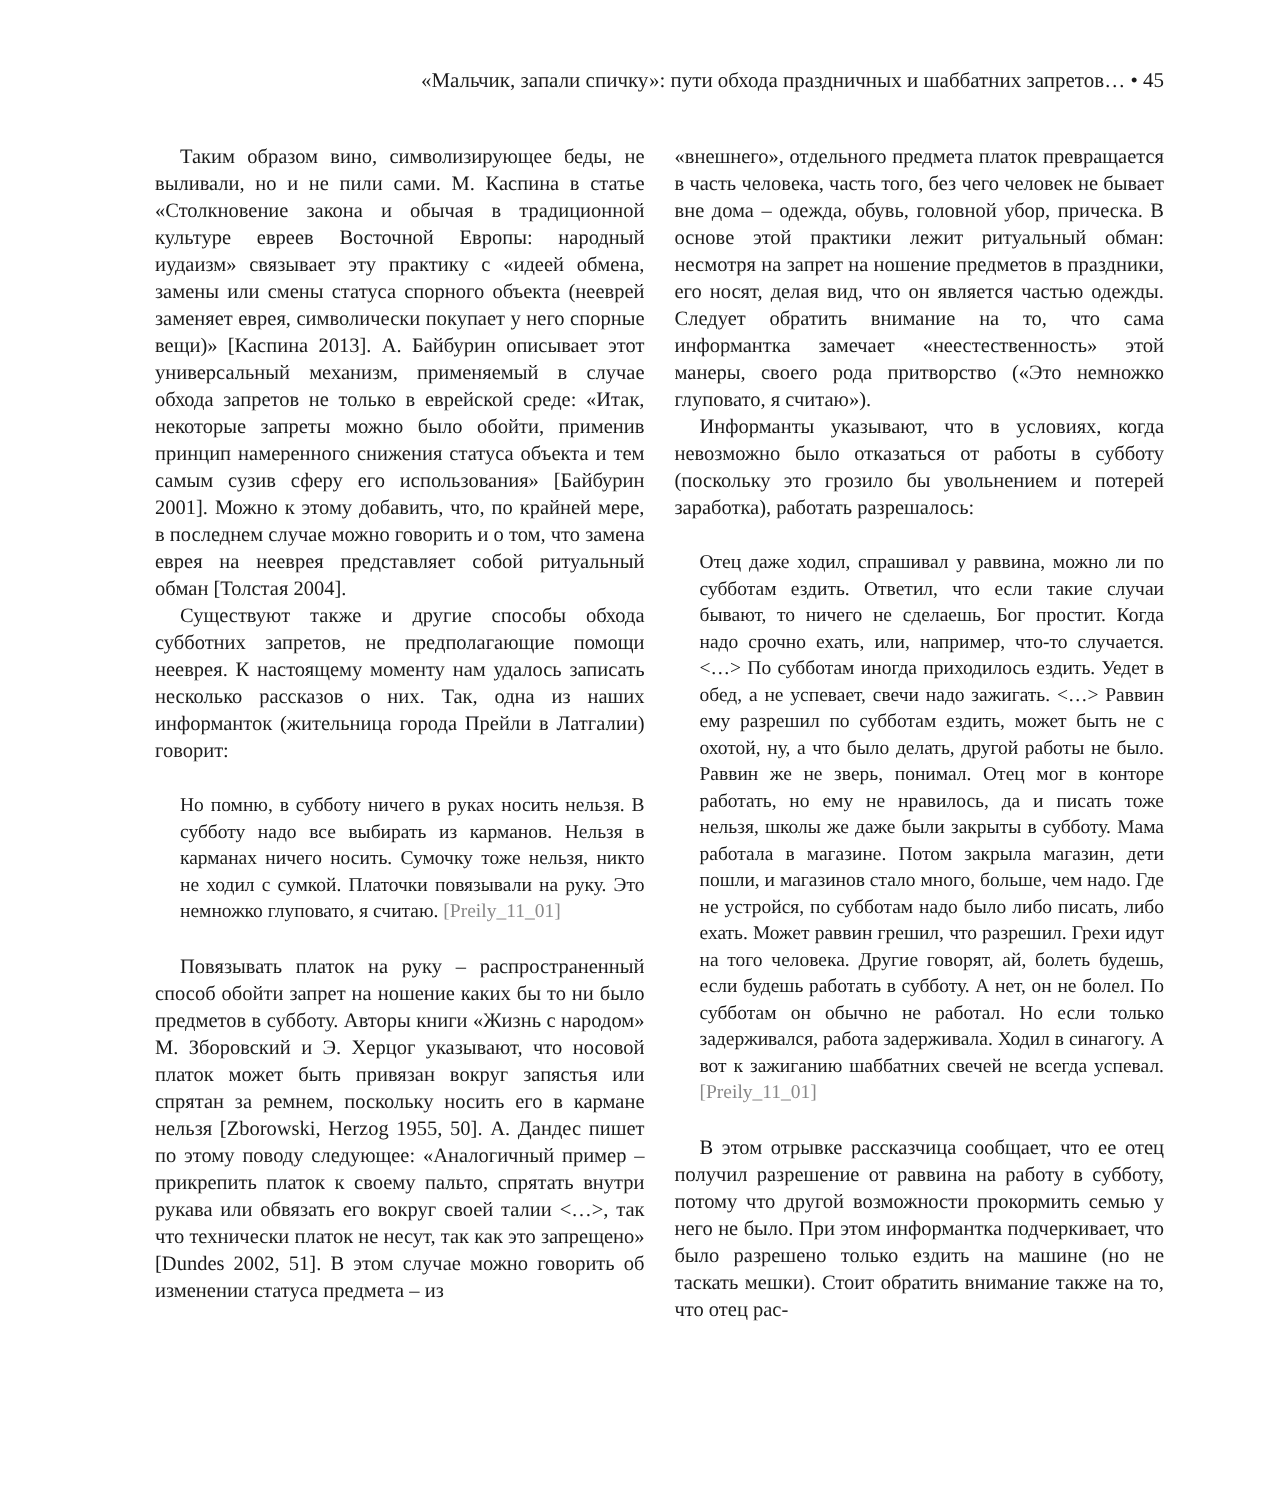«Мальчик, запали спичку»: пути обхода праздничных и шаббатних запретов… • 45
Таким образом вино, символизирующее беды, не выливали, но и не пили сами. М. Каспина в статье «Столкновение закона и обычая в традиционной культуре евреев Восточной Европы: народный иудаизм» связывает эту практику с «идеей обмена, замены или смены статуса спорного объекта (нееврей заменяет еврея, символически покупает у него спорные вещи)» [Каспина 2013]. А. Байбурин описывает этот универсальный механизм, применяемый в случае обхода запретов не только в еврейской среде: «Итак, некоторые запреты можно было обойти, применив принцип намеренного снижения статуса объекта и тем самым сузив сферу его использования» [Байбурин 2001]. Можно к этому добавить, что, по крайней мере, в последнем случае можно говорить и о том, что замена еврея на нееврея представляет собой ритуальный обман [Толстая 2004].
Существуют также и другие способы обхода субботних запретов, не предполагающие помощи нееврея. К настоящему моменту нам удалось записать несколько рассказов о них. Так, одна из наших информанток (жительница города Прейли в Латгалии) говорит:
Но помню, в субботу ничего в руках носить нельзя. В субботу надо все выбирать из карманов. Нельзя в карманах ничего носить. Сумочку тоже нельзя, никто не ходил с сумкой. Платочки повязывали на руку. Это немножко глуповато, я считаю. [Preily_11_01]
Повязывать платок на руку – распространенный способ обойти запрет на ношение каких бы то ни было предметов в субботу. Авторы книги «Жизнь с народом» М. Зборовский и Э. Херцог указывают, что носовой платок может быть привязан вокруг запястья или спрятан за ремнем, поскольку носить его в кармане нельзя [Zborowski, Herzog 1955, 50]. А. Дандес пишет по этому поводу следующее: «Аналогичный пример – прикрепить платок к своему пальто, спрятать внутри рукава или обвязать его вокруг своей талии <…>, так что технически платок не несут, так как это запрещено» [Dundes 2002, 51]. В этом случае можно говорить об изменении статуса предмета – из
«внешнего», отдельного предмета платок превращается в часть человека, часть того, без чего человек не бывает вне дома – одежда, обувь, головной убор, прическа. В основе этой практики лежит ритуальный обман: несмотря на запрет на ношение предметов в праздники, его носят, делая вид, что он является частью одежды. Следует обратить внимание на то, что сама информантка замечает «неестественность» этой манеры, своего рода притворство («Это немножко глуповато, я считаю»).
Информанты указывают, что в условиях, когда невозможно было отказаться от работы в субботу (поскольку это грозило бы увольнением и потерей заработка), работать разрешалось:
Отец даже ходил, спрашивал у раввина, можно ли по субботам ездить. Ответил, что если такие случаи бывают, то ничего не сделаешь, Бог простит. Когда надо срочно ехать, или, например, что-то случается. <…> По субботам иногда приходилось ездить. Уедет в обед, а не успевает, свечи надо зажигать. <…> Раввин ему разрешил по субботам ездить, может быть не с охотой, ну, а что было делать, другой работы не было. Раввин же не зверь, понимал. Отец мог в конторе работать, но ему не нравилось, да и писать тоже нельзя, школы же даже были закрыты в субботу. Мама работала в магазине. Потом закрыла магазин, дети пошли, и магазинов стало много, больше, чем надо. Где не устройся, по субботам надо было либо писать, либо ехать. Может раввин грешил, что разрешил. Грехи идут на того человека. Другие говорят, ай, болеть будешь, если будешь работать в субботу. А нет, он не болел. По субботам он обычно не работал. Но если только задерживался, работа задерживала. Ходил в синагогу. А вот к зажиганию шаббатних свечей не всегда успевал. [Preily_11_01]
В этом отрывке рассказчица сообщает, что ее отец получил разрешение от раввина на работу в субботу, потому что другой возможности прокормить семью у него не было. При этом информантка подчеркивает, что было разрешено только ездить на машине (но не таскать мешки). Стоит обратить внимание также на то, что отец рас-